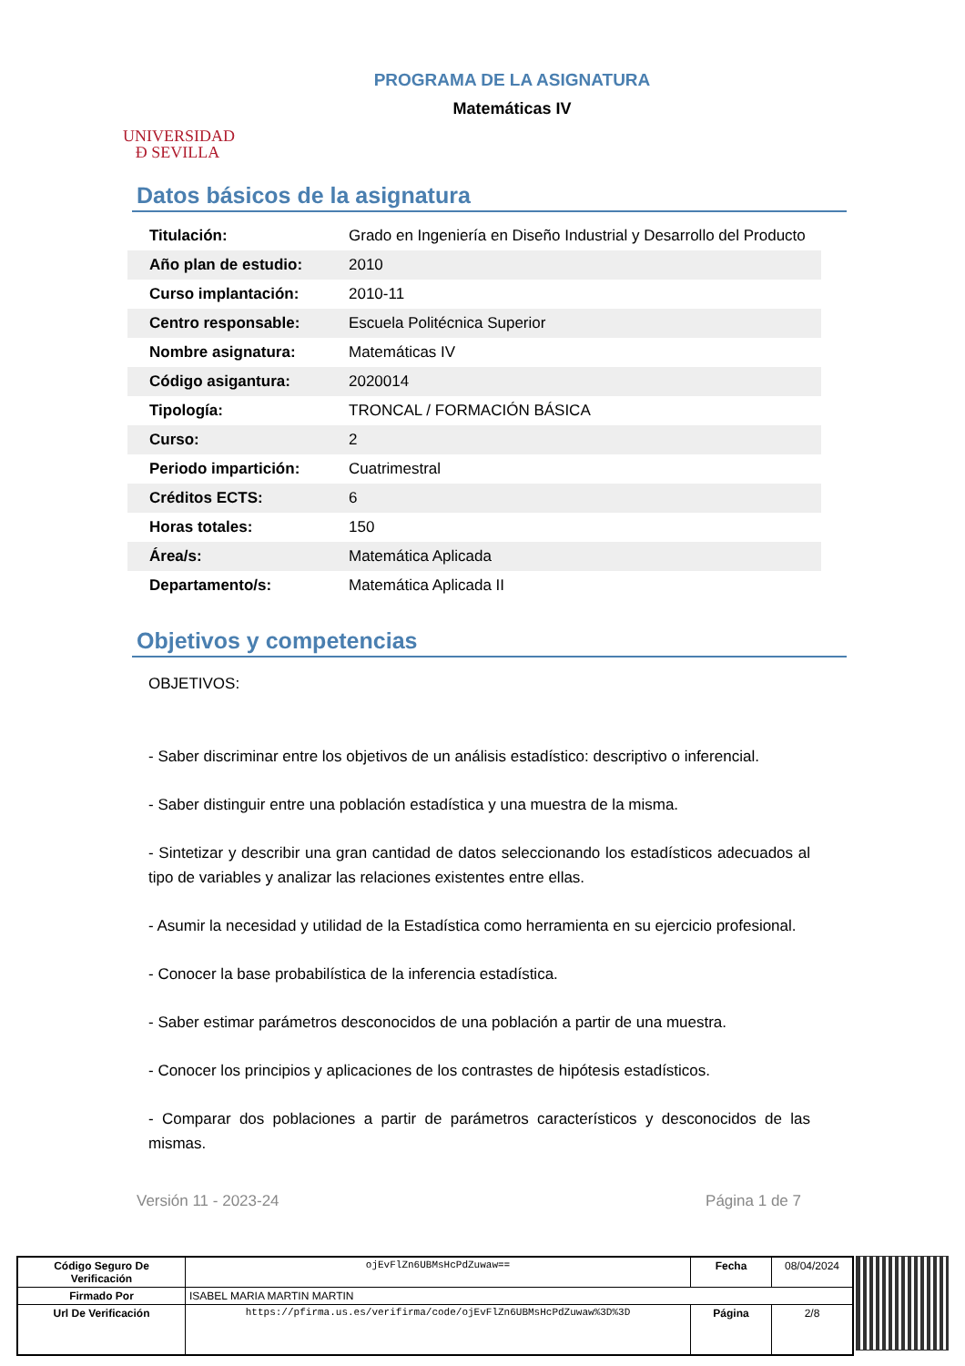UNIVERSIDAD
Ð SEVILLA
PROGRAMA DE LA ASIGNATURA
Matemáticas IV
Datos básicos de la asignatura
| Titulación: | Grado en Ingeniería en Diseño Industrial y Desarrollo del Producto |
| Año plan de estudio: | 2010 |
| Curso implantación: | 2010-11 |
| Centro responsable: | Escuela Politécnica Superior |
| Nombre asignatura: | Matemáticas IV |
| Código asigantura: | 2020014 |
| Tipología: | TRONCAL / FORMACIÓN BÁSICA |
| Curso: | 2 |
| Periodo impartición: | Cuatrimestral |
| Créditos ECTS: | 6 |
| Horas totales: | 150 |
| Área/s: | Matemática Aplicada |
| Departamento/s: | Matemática Aplicada II |
Objetivos y competencias
OBJETIVOS:
- Saber discriminar entre los objetivos de un análisis estadístico: descriptivo o inferencial.
- Saber distinguir entre una población estadística y una muestra de la misma.
- Sintetizar y describir una gran cantidad de datos seleccionando los estadísticos adecuados al tipo de variables y analizar las relaciones existentes entre ellas.
- Asumir la necesidad y utilidad de la Estadística como herramienta en su ejercicio profesional.
- Conocer la base probabilística de la inferencia estadística.
- Saber estimar parámetros desconocidos de una población a partir de una muestra.
- Conocer los principios y aplicaciones de los contrastes de hipótesis estadísticos.
- Comparar dos poblaciones a partir de parámetros característicos y desconocidos de las mismas.
Versión 11 - 2023-24 Página 1 de 7
| Código Seguro De Verificación | ojEvFlZn6UBMsHcPdZuwaw== | Fecha | 08/04/2024 |
| Firmado Por | ISABEL MARIA MARTIN MARTIN | | |
| Url De Verificación | https://pfirma.us.es/verifirma/code/ojEvFlZn6UBMsHcPdZuwaw%3D%3D | Página | 2/8 |